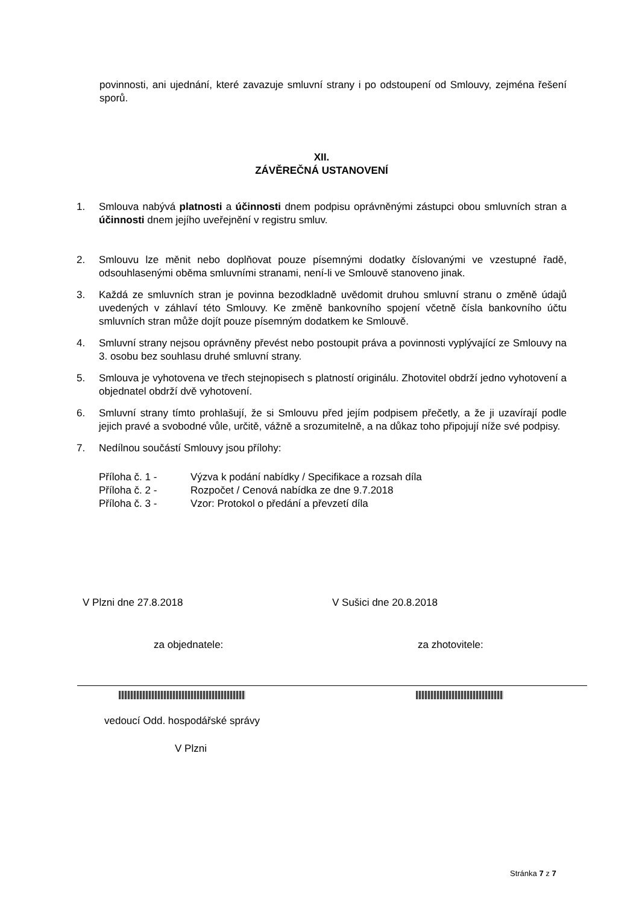povinnosti, ani ujednání, které zavazuje smluvní strany i po odstoupení od Smlouvy, zejména řešení sporů.
XII.
ZÁVĚREČNÁ USTANOVENÍ
1. Smlouva nabývá platnosti a účinnosti dnem podpisu oprávněnými zástupci obou smluvních stran a účinnosti dnem jejího uveřejnění v registru smluv.
2. Smlouvu lze měnit nebo doplňovat pouze písemnými dodatky číslovanými ve vzestupné řadě, odsouhlasenými oběma smluvními stranami, není-li ve Smlouvě stanoveno jinak.
3. Každá ze smluvních stran je povinna bezodkladně uvědomit druhou smluvní stranu o změně údajů uvedených v záhlaví této Smlouvy. Ke změně bankovního spojení včetně čísla bankovního účtu smluvních stran může dojít pouze písemným dodatkem ke Smlouvě.
4. Smluvní strany nejsou oprávněny převést nebo postoupit práva a povinnosti vyplývající ze Smlouvy na 3. osobu bez souhlasu druhé smluvní strany.
5. Smlouva je vyhotovena ve třech stejnopisech s platností originálu. Zhotovitel obdrží jedno vyhotovení a objednatel obdrží dvě vyhotovení.
6. Smluvní strany tímto prohlašují, že si Smlouvu před jejím podpisem přečetly, a že ji uzavírají podle jejich pravé a svobodné vůle, určitě, vážně a srozumitelně, a na důkaz toho připojují níže své podpisy.
7. Nedílnou součástí Smlouvy jsou přílohy:
Příloha č. 1 - Výzva k podání nabídky / Specifikace a rozsah díla
Příloha č. 2 - Rozpočet / Cenová nabídka ze dne 9.7.2018
Příloha č. 3 - Vzor: Protokol o předání a převzetí díla
V Plzni dne 27.8.2018 V Sušici dne 20.8.2018
za objednatele: za zhotovitele:
vedoucí Odd. hospodářské správy
V Plzni
Stránka 7 z 7